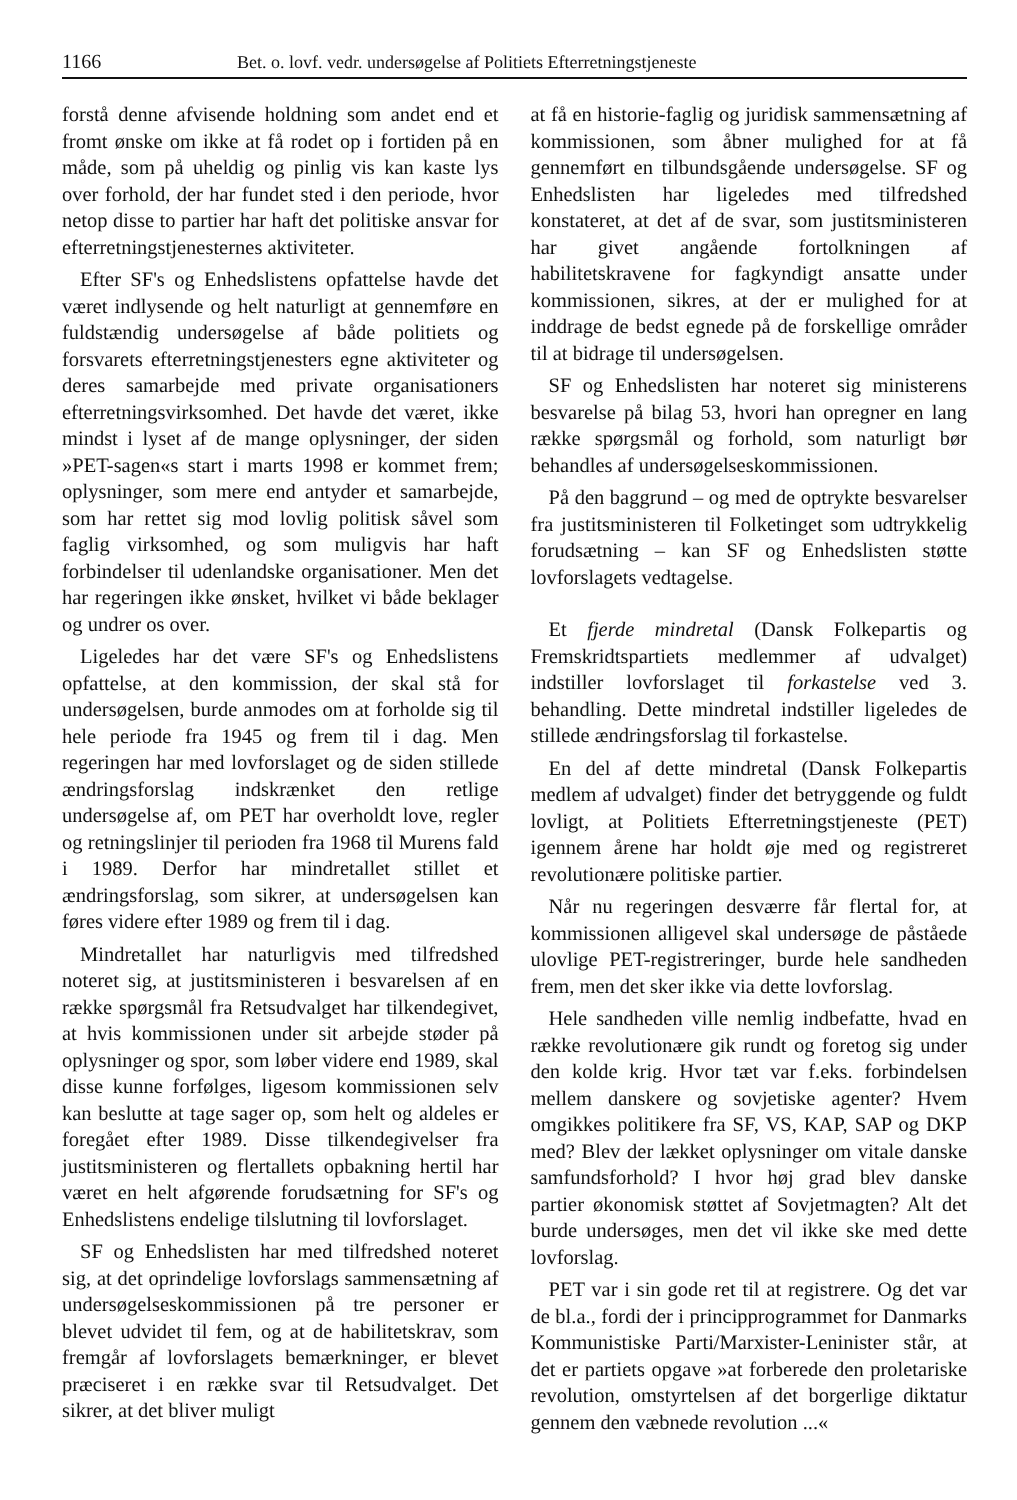1166 Bet. o. lovf. vedr. undersøgelse af Politiets Efterretningstjeneste
forstå denne afvisende holdning som andet end et fromt ønske om ikke at få rodet op i fortiden på en måde, som på uheldig og pinlig vis kan kaste lys over forhold, der har fundet sted i den periode, hvor netop disse to partier har haft det politiske ansvar for efterretningstjenesternes aktiviteter.
Efter SF's og Enhedslistens opfattelse havde det været indlysende og helt naturligt at gennemføre en fuldstændig undersøgelse af både politiets og forsvarets efterretningstjenesters egne aktiviteter og deres samarbejde med private organisationers efterretningsvirksomhed. Det havde det været, ikke mindst i lyset af de mange oplysninger, der siden »PET-sagen«s start i marts 1998 er kommet frem; oplysninger, som mere end antyder et samarbejde, som har rettet sig mod lovlig politisk såvel som faglig virksomhed, og som muligvis har haft forbindelser til udenlandske organisationer. Men det har regeringen ikke ønsket, hvilket vi både beklager og undrer os over.
Ligeledes har det være SF's og Enhedslistens opfattelse, at den kommission, der skal stå for undersøgelsen, burde anmodes om at forholde sig til hele periode fra 1945 og frem til i dag. Men regeringen har med lovforslaget og de siden stillede ændringsforslag indskrænket den retlige undersøgelse af, om PET har overholdt love, regler og retningslinjer til perioden fra 1968 til Murens fald i 1989. Derfor har mindretallet stillet et ændringsforslag, som sikrer, at undersøgelsen kan føres videre efter 1989 og frem til i dag.
Mindretallet har naturligvis med tilfredshed noteret sig, at justitsministeren i besvarelsen af en række spørgsmål fra Retsudvalget har tilkendegivet, at hvis kommissionen under sit arbejde støder på oplysninger og spor, som løber videre end 1989, skal disse kunne forfølges, ligesom kommissionen selv kan beslutte at tage sager op, som helt og aldeles er foregået efter 1989. Disse tilkendegivelser fra justitsministeren og flertallets opbakning hertil har været en helt afgørende forudsætning for SF's og Enhedslistens endelige tilslutning til lovforslaget.
SF og Enhedslisten har med tilfredshed noteret sig, at det oprindelige lovforslags sammensætning af undersøgelseskommissionen på tre personer er blevet udvidet til fem, og at de habilitetskrav, som fremgår af lovforslagets bemærkninger, er blevet præciseret i en række svar til Retsudvalget. Det sikrer, at det bliver muligt
at få en historie-faglig og juridisk sammensætning af kommissionen, som åbner mulighed for at få gennemført en tilbundsgående undersøgelse. SF og Enhedslisten har ligeledes med tilfredshed konstateret, at det af de svar, som justitsministeren har givet angående fortolkningen af habilitetskravene for fagkyndigt ansatte under kommissionen, sikres, at der er mulighed for at inddrage de bedst egnede på de forskellige områder til at bidrage til undersøgelsen.
SF og Enhedslisten har noteret sig ministerens besvarelse på bilag 53, hvori han opregner en lang række spørgsmål og forhold, som naturligt bør behandles af undersøgelseskommissionen.
På den baggrund – og med de optrykte besvarelser fra justitsministeren til Folketinget som udtrykkelig forudsætning – kan SF og Enhedslisten støtte lovforslagets vedtagelse.
Et fjerde mindretal (Dansk Folkepartis og Fremskridtspartiets medlemmer af udvalget) indstiller lovforslaget til forkastelse ved 3. behandling. Dette mindretal indstiller ligeledes de stillede ændringsforslag til forkastelse.
En del af dette mindretal (Dansk Folkepartis medlem af udvalget) finder det betryggende og fuldt lovligt, at Politiets Efterretningstjeneste (PET) igennem årene har holdt øje med og registreret revolutionære politiske partier.
Når nu regeringen desværre får flertal for, at kommissionen alligevel skal undersøge de påståede ulovlige PET-registreringer, burde hele sandheden frem, men det sker ikke via dette lovforslag.
Hele sandheden ville nemlig indbefatte, hvad en række revolutionære gik rundt og foretog sig under den kolde krig. Hvor tæt var f.eks. forbindelsen mellem danskere og sovjetiske agenter? Hvem omgikkes politikere fra SF, VS, KAP, SAP og DKP med? Blev der lækket oplysninger om vitale danske samfundsforhold? I hvor høj grad blev danske partier økonomisk støttet af Sovjetmagten? Alt det burde undersøges, men det vil ikke ske med dette lovforslag.
PET var i sin gode ret til at registrere. Og det var de bl.a., fordi der i principprogrammet for Danmarks Kommunistiske Parti/Marxister-Leninister står, at det er partiets opgave »at forberede den proletariske revolution, omstyrtelsen af det borgerlige diktatur gennem den væbnede revolution ...«